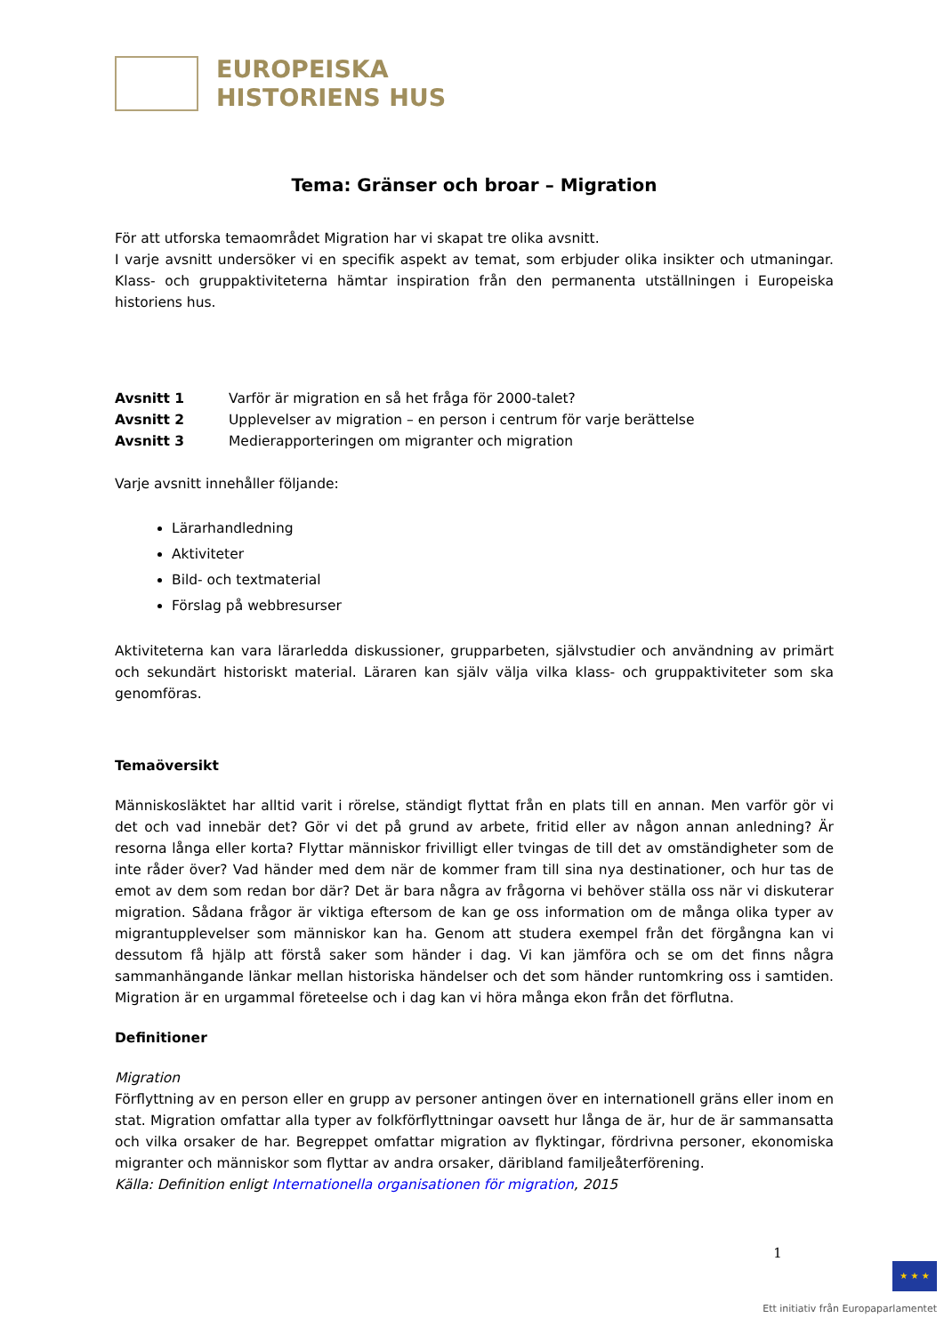EUROPEISKA
HISTORIENS HUS
Tema: Gränser och broar – Migration
För att utforska temaområdet Migration har vi skapat tre olika avsnitt.
I varje avsnitt undersöker vi en specifik aspekt av temat, som erbjuder olika insikter och utmaningar. Klass- och gruppaktiviteterna hämtar inspiration från den permanenta utställningen i Europeiska historiens hus.
Avsnitt 1 Varför är migration en så het fråga för 2000-talet?
Avsnitt 2 Upplevelser av migration – en person i centrum för varje berättelse
Avsnitt 3 Medierapporteringen om migranter och migration
Varje avsnitt innehåller följande:
Lärarhandledning
Aktiviteter
Bild- och textmaterial
Förslag på webbresurser
Aktiviteterna kan vara lärarledda diskussioner, grupparbeten, självstudier och användning av primärt och sekundärt historiskt material. Läraren kan själv välja vilka klass- och gruppaktiviteter som ska genomföras.
Temaöversikt
Människosläktet har alltid varit i rörelse, ständigt flyttat från en plats till en annan. Men varför gör vi det och vad innebär det? Gör vi det på grund av arbete, fritid eller av någon annan anledning? Är resorna långa eller korta? Flyttar människor frivilligt eller tvingas de till det av omständigheter som de inte råder över? Vad händer med dem när de kommer fram till sina nya destinationer, och hur tas de emot av dem som redan bor där? Det är bara några av frågorna vi behöver ställa oss när vi diskuterar migration. Sådana frågor är viktiga eftersom de kan ge oss information om de många olika typer av migrantupplevelser som människor kan ha. Genom att studera exempel från det förgångna kan vi dessutom få hjälp att förstå saker som händer i dag. Vi kan jämföra och se om det finns några sammanhängande länkar mellan historiska händelser och det som händer runtomkring oss i samtiden. Migration är en urgammal företeelse och i dag kan vi höra många ekon från det förflutna.
Definitioner
Migration
Förflyttning av en person eller en grupp av personer antingen över en internationell gräns eller inom en stat. Migration omfattar alla typer av folkförflyttningar oavsett hur långa de är, hur de är sammansatta och vilka orsaker de har. Begreppet omfattar migration av flyktingar, fördrivna personer, ekonomiska migranter och människor som flyttar av andra orsaker, däribland familjeåterförening.
Källa: Definition enligt Internationella organisationen för migration, 2015
1
★ ★ ★
Ett initiativ från Europaparlamentet